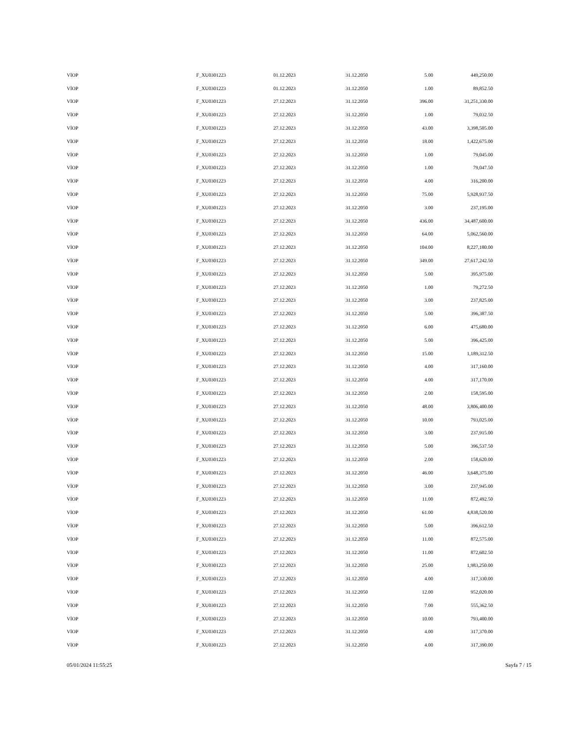| VİOP | F_XU0301223 | 01.12.2023 | 31.12.2050 | 5.00 | 449,250.00 |
| VİOP | F_XU0301223 | 01.12.2023 | 31.12.2050 | 1.00 | 89,852.50 |
| VİOP | F_XU0301223 | 27.12.2023 | 31.12.2050 | 396.00 | 31,251,330.00 |
| VİOP | F_XU0301223 | 27.12.2023 | 31.12.2050 | 1.00 | 79,032.50 |
| VİOP | F_XU0301223 | 27.12.2023 | 31.12.2050 | 43.00 | 3,398,505.00 |
| VİOP | F_XU0301223 | 27.12.2023 | 31.12.2050 | 18.00 | 1,422,675.00 |
| VİOP | F_XU0301223 | 27.12.2023 | 31.12.2050 | 1.00 | 79,045.00 |
| VİOP | F_XU0301223 | 27.12.2023 | 31.12.2050 | 1.00 | 79,047.50 |
| VİOP | F_XU0301223 | 27.12.2023 | 31.12.2050 | 4.00 | 316,200.00 |
| VİOP | F_XU0301223 | 27.12.2023 | 31.12.2050 | 75.00 | 5,928,937.50 |
| VİOP | F_XU0301223 | 27.12.2023 | 31.12.2050 | 3.00 | 237,195.00 |
| VİOP | F_XU0301223 | 27.12.2023 | 31.12.2050 | 436.00 | 34,487,600.00 |
| VİOP | F_XU0301223 | 27.12.2023 | 31.12.2050 | 64.00 | 5,062,560.00 |
| VİOP | F_XU0301223 | 27.12.2023 | 31.12.2050 | 104.00 | 8,227,180.00 |
| VİOP | F_XU0301223 | 27.12.2023 | 31.12.2050 | 349.00 | 27,617,242.50 |
| VİOP | F_XU0301223 | 27.12.2023 | 31.12.2050 | 5.00 | 395,975.00 |
| VİOP | F_XU0301223 | 27.12.2023 | 31.12.2050 | 1.00 | 79,272.50 |
| VİOP | F_XU0301223 | 27.12.2023 | 31.12.2050 | 3.00 | 237,825.00 |
| VİOP | F_XU0301223 | 27.12.2023 | 31.12.2050 | 5.00 | 396,387.50 |
| VİOP | F_XU0301223 | 27.12.2023 | 31.12.2050 | 6.00 | 475,680.00 |
| VİOP | F_XU0301223 | 27.12.2023 | 31.12.2050 | 5.00 | 396,425.00 |
| VİOP | F_XU0301223 | 27.12.2023 | 31.12.2050 | 15.00 | 1,189,312.50 |
| VİOP | F_XU0301223 | 27.12.2023 | 31.12.2050 | 4.00 | 317,160.00 |
| VİOP | F_XU0301223 | 27.12.2023 | 31.12.2050 | 4.00 | 317,170.00 |
| VİOP | F_XU0301223 | 27.12.2023 | 31.12.2050 | 2.00 | 158,595.00 |
| VİOP | F_XU0301223 | 27.12.2023 | 31.12.2050 | 48.00 | 3,806,400.00 |
| VİOP | F_XU0301223 | 27.12.2023 | 31.12.2050 | 10.00 | 793,025.00 |
| VİOP | F_XU0301223 | 27.12.2023 | 31.12.2050 | 3.00 | 237,915.00 |
| VİOP | F_XU0301223 | 27.12.2023 | 31.12.2050 | 5.00 | 396,537.50 |
| VİOP | F_XU0301223 | 27.12.2023 | 31.12.2050 | 2.00 | 158,620.00 |
| VİOP | F_XU0301223 | 27.12.2023 | 31.12.2050 | 46.00 | 3,648,375.00 |
| VİOP | F_XU0301223 | 27.12.2023 | 31.12.2050 | 3.00 | 237,945.00 |
| VİOP | F_XU0301223 | 27.12.2023 | 31.12.2050 | 11.00 | 872,492.50 |
| VİOP | F_XU0301223 | 27.12.2023 | 31.12.2050 | 61.00 | 4,838,520.00 |
| VİOP | F_XU0301223 | 27.12.2023 | 31.12.2050 | 5.00 | 396,612.50 |
| VİOP | F_XU0301223 | 27.12.2023 | 31.12.2050 | 11.00 | 872,575.00 |
| VİOP | F_XU0301223 | 27.12.2023 | 31.12.2050 | 11.00 | 872,602.50 |
| VİOP | F_XU0301223 | 27.12.2023 | 31.12.2050 | 25.00 | 1,983,250.00 |
| VİOP | F_XU0301223 | 27.12.2023 | 31.12.2050 | 4.00 | 317,330.00 |
| VİOP | F_XU0301223 | 27.12.2023 | 31.12.2050 | 12.00 | 952,020.00 |
| VİOP | F_XU0301223 | 27.12.2023 | 31.12.2050 | 7.00 | 555,362.50 |
| VİOP | F_XU0301223 | 27.12.2023 | 31.12.2050 | 10.00 | 793,400.00 |
| VİOP | F_XU0301223 | 27.12.2023 | 31.12.2050 | 4.00 | 317,370.00 |
| VİOP | F_XU0301223 | 27.12.2023 | 31.12.2050 | 4.00 | 317,390.00 |
05/01/2024 11:55:25 Sayfa 7 / 15